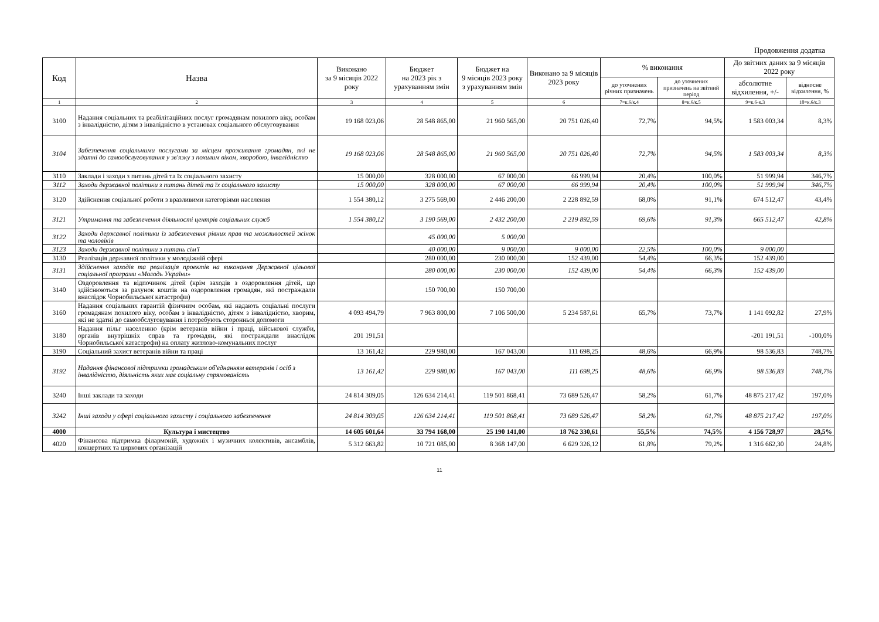Продовження додатка
| Код | Назва | Виконано за 9 місяців 2022 року | Бюджет на 2023 рік з урахуванням змін | Бюджет на 9 місяців 2023 року з урахуванням змін | Виконано за 9 місяців 2023 року | % виконання | | До звітних даних за 9 місяців 2022 року | |
| --- | --- | --- | --- | --- | --- | --- | --- | --- | --- |
| | | | | | | до уточнених річних призначень | до уточнених призначень на звітний період | абсолютне відхилення, +/- | відносне відхилення, % |
| 1 | 2 | 3 | 4 | 5 | 6 | 7=к.6/к.4 | 8=к.6/к.5 | 9=к.6-к.3 | 10=к.6/к.3 |
| 3100 | Надання соціальних та реабілітаційних послуг громадянам похилого віку, особам з інвалідністю, дітям з інвалідністю в установах соціального обслуговування | 19 168 023,06 | 28 548 865,00 | 21 960 565,00 | 20 751 026,40 | 72,7% | 94,5% | 1 583 003,34 | 8,3% |
| 3104 | Забезпечення соціальними послугами за місцем проживання громадян, які не здатні до самообслуговування у зв'язку з похилим віком, хворобою, інвалідністю | 19 168 023,06 | 28 548 865,00 | 21 960 565,00 | 20 751 026,40 | 72,7% | 94,5% | 1 583 003,34 | 8,3% |
| 3110 | Заклади і заходи з питань дітей та їх соціального захисту | 15 000,00 | 328 000,00 | 67 000,00 | 66 999,94 | 20,4% | 100,0% | 51 999,94 | 346,7% |
| 3112 | Заходи державної політики з питань дітей та їх соціального захисту | 15 000,00 | 328 000,00 | 67 000,00 | 66 999,94 | 20,4% | 100,0% | 51 999,94 | 346,7% |
| 3120 | Здійснення соціальної роботи з вразливими категоріями населення | 1 554 380,12 | 3 275 569,00 | 2 446 200,00 | 2 228 892,59 | 68,0% | 91,1% | 674 512,47 | 43,4% |
| 3121 | Утримання та забезпечення діяльності центрів соціальних служб | 1 554 380,12 | 3 190 569,00 | 2 432 200,00 | 2 219 892,59 | 69,6% | 91,3% | 665 512,47 | 42,8% |
| 3122 | Заходи державної політики із забезпечення рівних прав та можливостей жінок та чоловіків | | 45 000,00 | 5 000,00 | | | | | |
| 3123 | Заходи державної політики з питань сім'ї | | 40 000,00 | 9 000,00 | 9 000,00 | 22,5% | 100,0% | 9 000,00 | |
| 3130 | Реалізація державної політики у молодіжній сфері | | 280 000,00 | 230 000,00 | 152 439,00 | 54,4% | 66,3% | 152 439,00 | |
| 3131 | Здійснення заходів та реалізація проектів на виконання Державної цільової соціальної програми «Молодь України» | | 280 000,00 | 230 000,00 | 152 439,00 | 54,4% | 66,3% | 152 439,00 | |
| 3140 | Оздоровлення та відпочинок дітей (крім заходів з оздоровлення дітей, що здійснюються за рахунок коштів на оздоровлення громадян, які постраждали внаслідок Чорнобильської катастрофи) | | 150 700,00 | 150 700,00 | | | | | |
| 3160 | Надання соціальних гарантій фізичним особам, які надають соціальні послуги громадянам похилого віку, особам з інвалідністю, дітям з інвалідністю, хворим, які не здатні до самообслуговування і потребують сторонньої допомоги | 4 093 494,79 | 7 963 800,00 | 7 106 500,00 | 5 234 587,61 | 65,7% | 73,7% | 1 141 092,82 | 27,9% |
| 3180 | Надання пільг населенню (крім ветеранів війни і праці, військової служби, органів внутрішніх справ та громадян, які постраждали внаслідок Чорнобильської катастрофи) на оплату житлово-комунальних послуг | 201 191,51 | | | | | | -201 191,51 | -100,0% |
| 3190 | Соціальний захист ветеранів війни та праці | 13 161,42 | 229 980,00 | 167 043,00 | 111 698,25 | 48,6% | 66,9% | 98 536,83 | 748,7% |
| 3192 | Надання фінансової підтримки громадським об'єднанням ветеранів і осіб з інвалідністю, діяльність яких має соціальну спрямованість | 13 161,42 | 229 980,00 | 167 043,00 | 111 698,25 | 48,6% | 66,9% | 98 536,83 | 748,7% |
| 3240 | Інші заклади та заходи | 24 814 309,05 | 126 634 214,41 | 119 501 868,41 | 73 689 526,47 | 58,2% | 61,7% | 48 875 217,42 | 197,0% |
| 3242 | Інші заходи у сфері соціального захисту і соціального забезпечення | 24 814 309,05 | 126 634 214,41 | 119 501 868,41 | 73 689 526,47 | 58,2% | 61,7% | 48 875 217,42 | 197,0% |
| 4000 | Культура і мистецтво | 14 605 601,64 | 33 794 168,00 | 25 190 141,00 | 18 762 330,61 | 55,5% | 74,5% | 4 156 728,97 | 28,5% |
| 4020 | Фінансова підтримка філармоній, художніх і музичних колективів, ансамблів, концертних та циркових організацій | 5 312 663,82 | 10 721 085,00 | 8 368 147,00 | 6 629 326,12 | 61,8% | 79,2% | 1 316 662,30 | 24,8% |
11